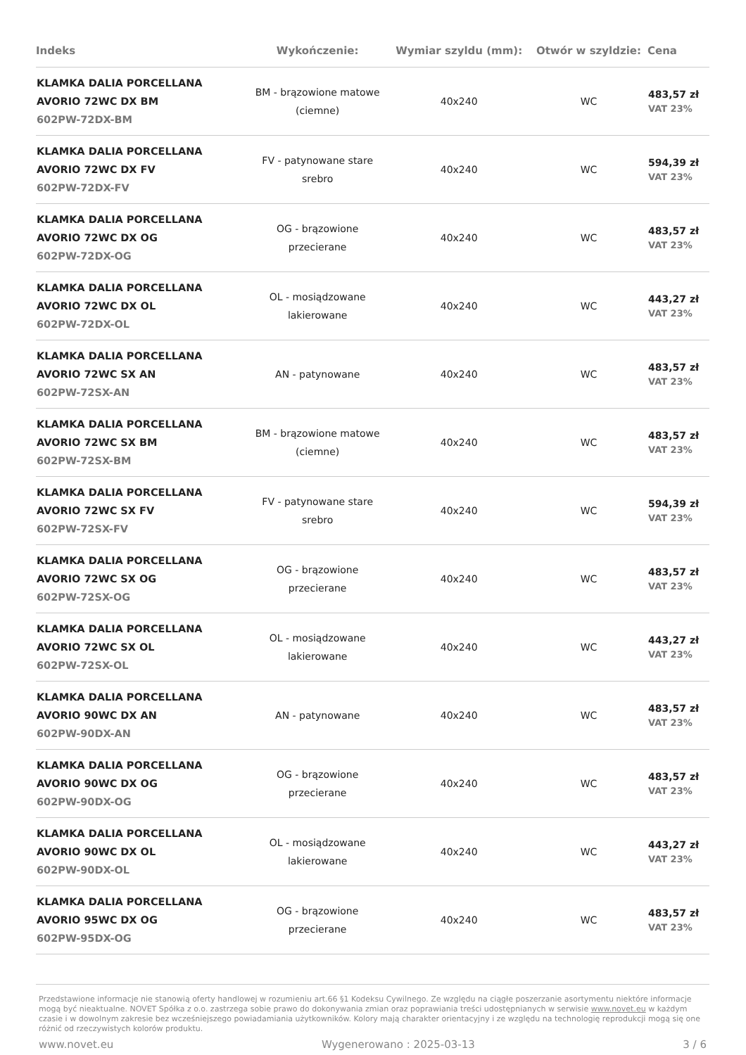| Indeks | Wykończenie: | Wymiar szyldu (mm): | Otwór w szyldzie: | Cena |
| --- | --- | --- | --- | --- |
| KLAMKA DALIA PORCELLANA AVORIO 72WC DX BM 602PW-72DX-BM | BM - brązowione matowe (ciemne) | 40x240 | WC | 483,57 zł VAT 23% |
| KLAMKA DALIA PORCELLANA AVORIO 72WC DX FV 602PW-72DX-FV | FV - patynowane stare srebro | 40x240 | WC | 594,39 zł VAT 23% |
| KLAMKA DALIA PORCELLANA AVORIO 72WC DX OG 602PW-72DX-OG | OG - brązowione przecierane | 40x240 | WC | 483,57 zł VAT 23% |
| KLAMKA DALIA PORCELLANA AVORIO 72WC DX OL 602PW-72DX-OL | OL - mosiądzowane lakierowane | 40x240 | WC | 443,27 zł VAT 23% |
| KLAMKA DALIA PORCELLANA AVORIO 72WC SX AN 602PW-72SX-AN | AN - patynowane | 40x240 | WC | 483,57 zł VAT 23% |
| KLAMKA DALIA PORCELLANA AVORIO 72WC SX BM 602PW-72SX-BM | BM - brązowione matowe (ciemne) | 40x240 | WC | 483,57 zł VAT 23% |
| KLAMKA DALIA PORCELLANA AVORIO 72WC SX FV 602PW-72SX-FV | FV - patynowane stare srebro | 40x240 | WC | 594,39 zł VAT 23% |
| KLAMKA DALIA PORCELLANA AVORIO 72WC SX OG 602PW-72SX-OG | OG - brązowione przecierane | 40x240 | WC | 483,57 zł VAT 23% |
| KLAMKA DALIA PORCELLANA AVORIO 72WC SX OL 602PW-72SX-OL | OL - mosiądzowane lakierowane | 40x240 | WC | 443,27 zł VAT 23% |
| KLAMKA DALIA PORCELLANA AVORIO 90WC DX AN 602PW-90DX-AN | AN - patynowane | 40x240 | WC | 483,57 zł VAT 23% |
| KLAMKA DALIA PORCELLANA AVORIO 90WC DX OG 602PW-90DX-OG | OG - brązowione przecierane | 40x240 | WC | 483,57 zł VAT 23% |
| KLAMKA DALIA PORCELLANA AVORIO 90WC DX OL 602PW-90DX-OL | OL - mosiądzowane lakierowane | 40x240 | WC | 443,27 zł VAT 23% |
| KLAMKA DALIA PORCELLANA AVORIO 95WC DX OG 602PW-95DX-OG | OG - brązowione przecierane | 40x240 | WC | 483,57 zł VAT 23% |
Przedstawione informacje nie stanowią oferty handlowej w rozumieniu art.66 §1 Kodeksu Cywilnego. Ze względu na ciągłe poszerzanie asortymentu niektóre informacje mogą być nieaktualne. NOVET Spółka z o.o. zastrzega sobie prawo do dokonywania zmian oraz poprawiania treści udostępnianych w serwisie www.novet.eu w każdym czasie i w dowolnym zakresie bez wcześniejszego powiadamiania użytkowników. Kolory mają charakter orientacyjny i ze względu na technologię reprodukcji mogą się one różnić od rzeczywistych kolorów produktu.
www.novet.eu Wygenerowano : 2025-03-13 3 / 6